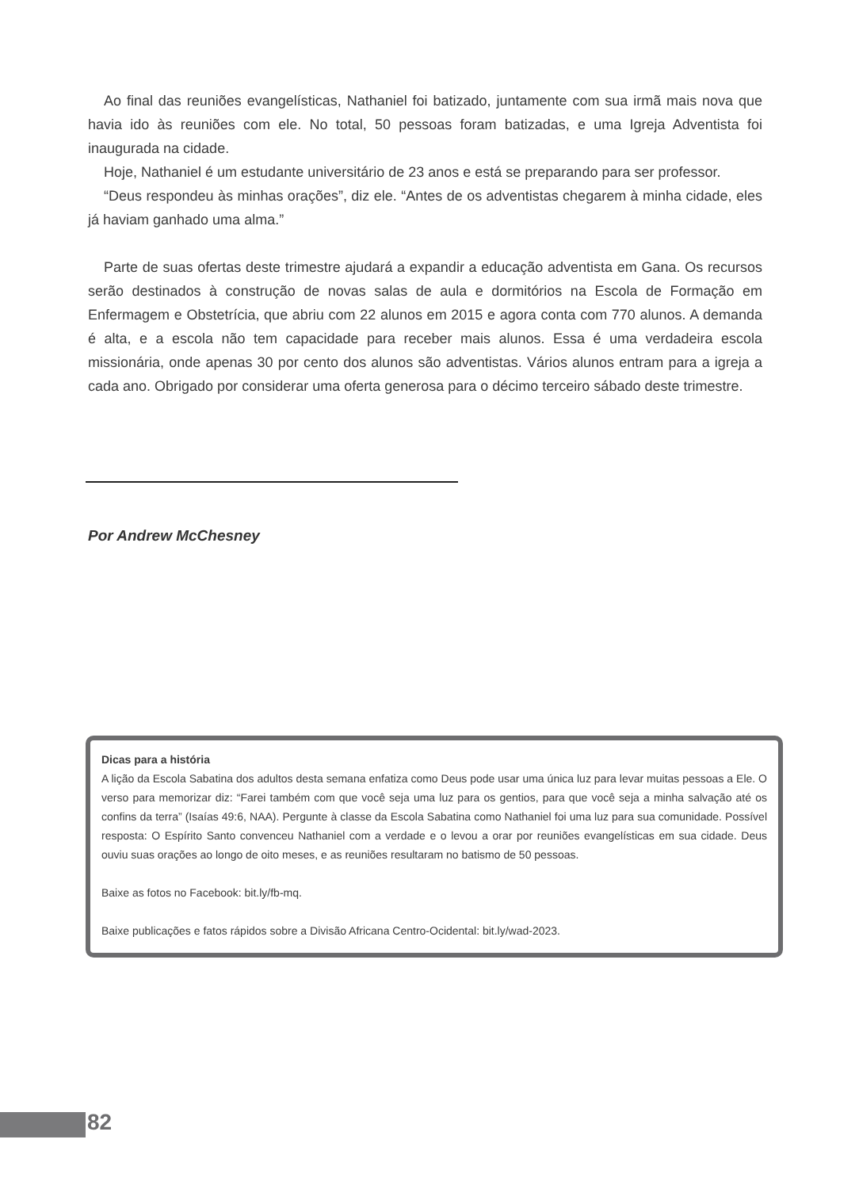Ao final das reuniões evangelísticas, Nathaniel foi batizado, juntamente com sua irmã mais nova que havia ido às reuniões com ele. No total, 50 pessoas foram batizadas, e uma Igreja Adventista foi inaugurada na cidade.
Hoje, Nathaniel é um estudante universitário de 23 anos e está se preparando para ser professor.
“Deus respondeu às minhas orações”, diz ele. “Antes de os adventistas chegarem à minha cidade, eles já haviam ganhado uma alma.”
Parte de suas ofertas deste trimestre ajudará a expandir a educação adventista em Gana. Os recursos serão destinados à construção de novas salas de aula e dormitórios na Escola de Formação em Enfermagem e Obstetrícia, que abriu com 22 alunos em 2015 e agora conta com 770 alunos. A demanda é alta, e a escola não tem capacidade para receber mais alunos. Essa é uma verdadeira escola missionária, onde apenas 30 por cento dos alunos são adventistas. Vários alunos entram para a igreja a cada ano. Obrigado por considerar uma oferta generosa para o décimo terceiro sábado deste trimestre.
Por Andrew McChesney
Dicas para a história
A lição da Escola Sabatina dos adultos desta semana enfatiza como Deus pode usar uma única luz para levar muitas pessoas a Ele. O verso para memorizar diz: “Farei também com que você seja uma luz para os gentios, para que você seja a minha salvação até os confins da terra” (Isaías 49:6, NAA). Pergunte à classe da Escola Sabatina como Nathaniel foi uma luz para sua comunidade. Possível resposta: O Espírito Santo convenceu Nathaniel com a verdade e o levou a orar por reuniões evangelísticas em sua cidade. Deus ouviu suas orações ao longo de oito meses, e as reuniões resultaram no batismo de 50 pessoas.
Baixe as fotos no Facebook: bit.ly/fb-mq.
Baixe publicações e fatos rápidos sobre a Divisão Africana Centro-Ocidental: bit.ly/wad-2023.
82